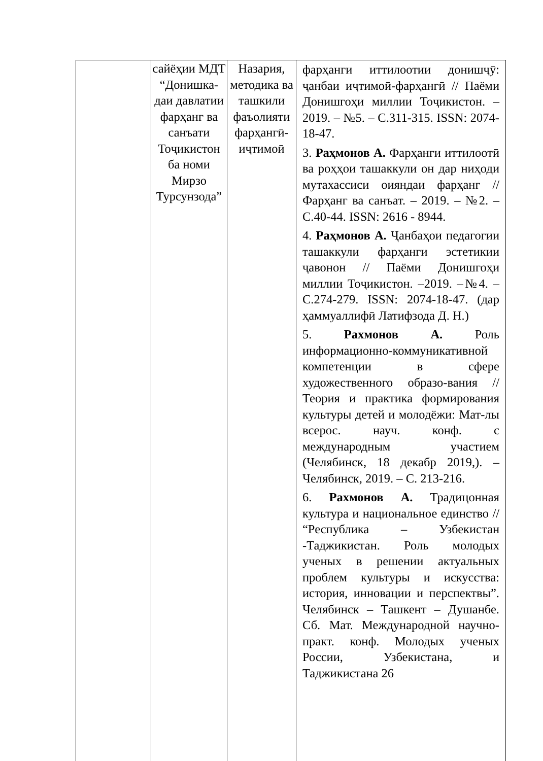| | сайёҳии МДТ “Донишка-даи давлатии фарҳанг ва санъати Тоҷикистон ба номи Мирзо Турсунзода” | Назария, методика ва ташкили фаъолияти фарҳангӣ-иҷтимоӣ | фарҳанги иттилоотии донишҷӯ: ҷанбаи иҷтимоӣ-фарҳангӣ // Паёми Донишгоҳи миллии Тоҷикистон. – 2019. – №5. – С.311-315. ISSN: 2074-18-47. 3. Раҳмонов А. Фарҳанги иттилоотӣ ва роҳҳои ташаккули он дар ниҳоди мутахассиси оияндаи фарҳанг // Фарҳанг ва санъат. – 2019. – №2. – С.40-44. ISSN: 2616 - 8944. 4. Раҳмонов А. Ҷанбаҳои педагогии ташаккули фарҳанги эстетикии ҷавонон // Паёми Донишгоҳи миллии Тоҷикистон. –2019. –№4. –С.274-279. ISSN: 2074-18-47. (дар ҳаммуаллифӣ Латифзода Д. Н.) 5. Рахмонов А. Роль информационно-коммуникативной компетенции в сфере художественного образо-вания // Теория и практика формирования культуры детей и молодёжи: Мат-лы всерос. науч. конф. с международным участием (Челябинск, 18 декабр 2019,). – Челябинск, 2019. – С. 213-216. 6. Рахмонов А. Традицонная культура и национальное единство // “Республика – Узбекистан -Таджикистан. Роль молодых ученых в решении актуальных проблем культуры и искусства: история, инновации и перспектвы”. Челябинск – Ташкент – Душанбе. Сб. Мат. Международной научно-практ. конф. Молодых ученых России, Узбекистана, и Таджикистана 26 |